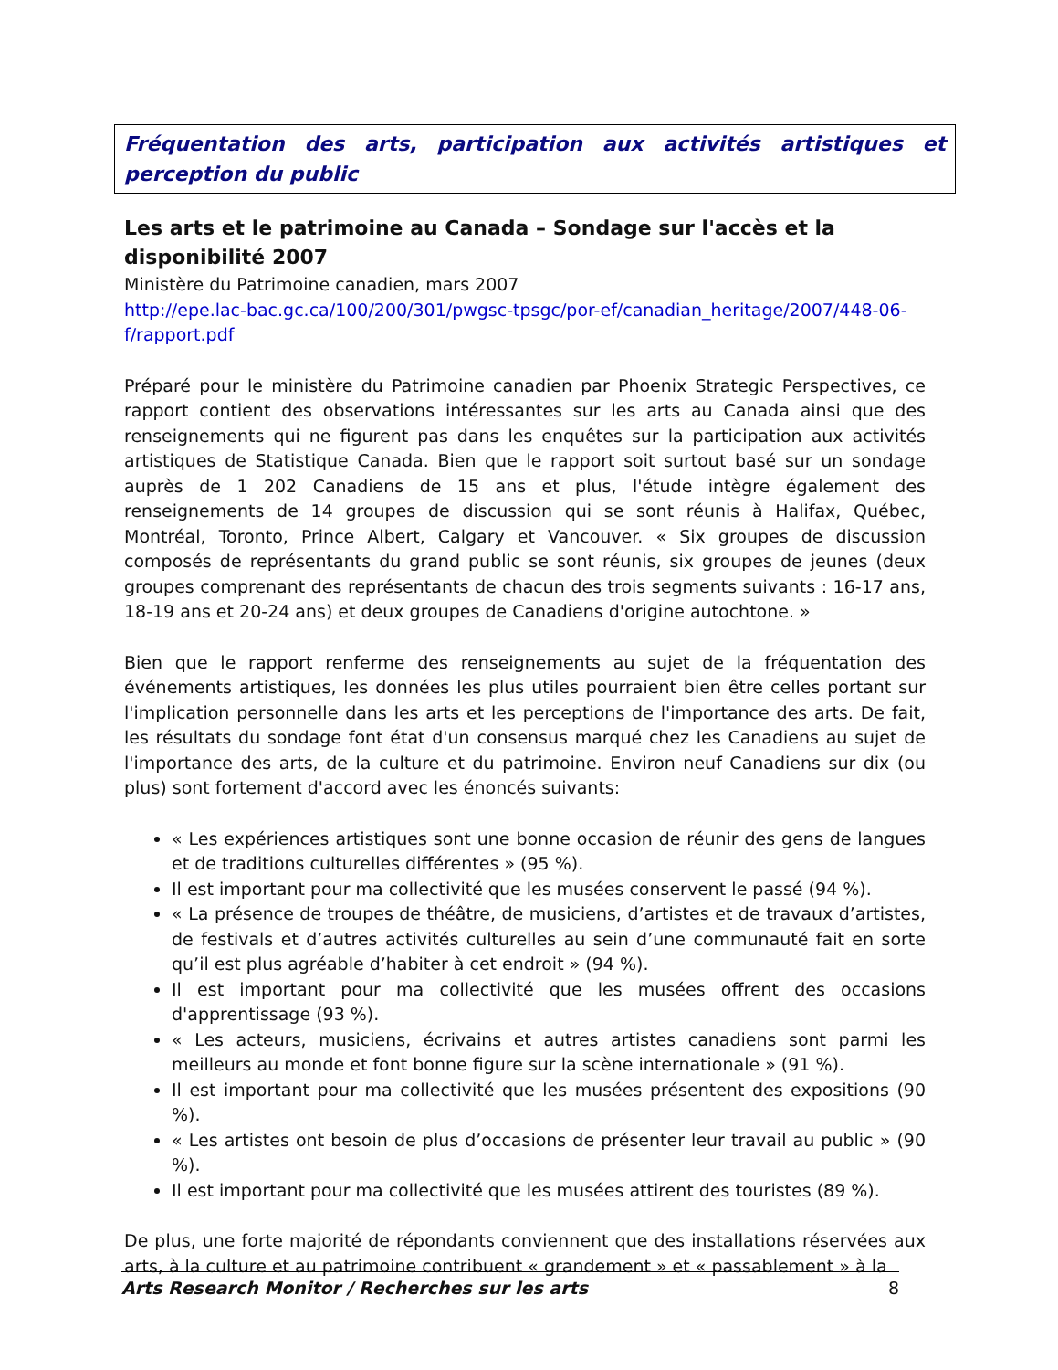Fréquentation des arts, participation aux activités artistiques et perception du public
Les arts et le patrimoine au Canada – Sondage sur l'accès et la disponibilité 2007
Ministère du Patrimoine canadien, mars 2007
http://epe.lac-bac.gc.ca/100/200/301/pwgsc-tpsgc/por-ef/canadian_heritage/2007/448-06-f/rapport.pdf
Préparé pour le ministère du Patrimoine canadien par Phoenix Strategic Perspectives, ce rapport contient des observations intéressantes sur les arts au Canada ainsi que des renseignements qui ne figurent pas dans les enquêtes sur la participation aux activités artistiques de Statistique Canada. Bien que le rapport soit surtout basé sur un sondage auprès de 1 202 Canadiens de 15 ans et plus, l'étude intègre également des renseignements de 14 groupes de discussion qui se sont réunis à Halifax, Québec, Montréal, Toronto, Prince Albert, Calgary et Vancouver. « Six groupes de discussion composés de représentants du grand public se sont réunis, six groupes de jeunes (deux groupes comprenant des représentants de chacun des trois segments suivants : 16-17 ans, 18-19 ans et 20-24 ans) et deux groupes de Canadiens d'origine autochtone. »
Bien que le rapport renferme des renseignements au sujet de la fréquentation des événements artistiques, les données les plus utiles pourraient bien être celles portant sur l'implication personnelle dans les arts et les perceptions de l'importance des arts. De fait, les résultats du sondage font état d'un consensus marqué chez les Canadiens au sujet de l'importance des arts, de la culture et du patrimoine. Environ neuf Canadiens sur dix (ou plus) sont fortement d'accord avec les énoncés suivants:
« Les expériences artistiques sont une bonne occasion de réunir des gens de langues et de traditions culturelles différentes » (95 %).
Il est important pour ma collectivité que les musées conservent le passé (94 %).
« La présence de troupes de théâtre, de musiciens, d’artistes et de travaux d’artistes, de festivals et d’autres activités culturelles au sein d’une communauté fait en sorte qu’il est plus agréable d’habiter à cet endroit » (94 %).
Il est important pour ma collectivité que les musées offrent des occasions d'apprentissage (93 %).
« Les acteurs, musiciens, écrivains et autres artistes canadiens sont parmi les meilleurs au monde et font bonne figure sur la scène internationale » (91 %).
Il est important pour ma collectivité que les musées présentent des expositions (90 %).
« Les artistes ont besoin de plus d’occasions de présenter leur travail au public » (90 %).
Il est important pour ma collectivité que les musées attirent des touristes (89 %).
De plus, une forte majorité de répondants conviennent que des installations réservées aux arts, à la culture et au patrimoine contribuent « grandement » et « passablement » à la
Arts Research Monitor / Recherches sur les arts 8